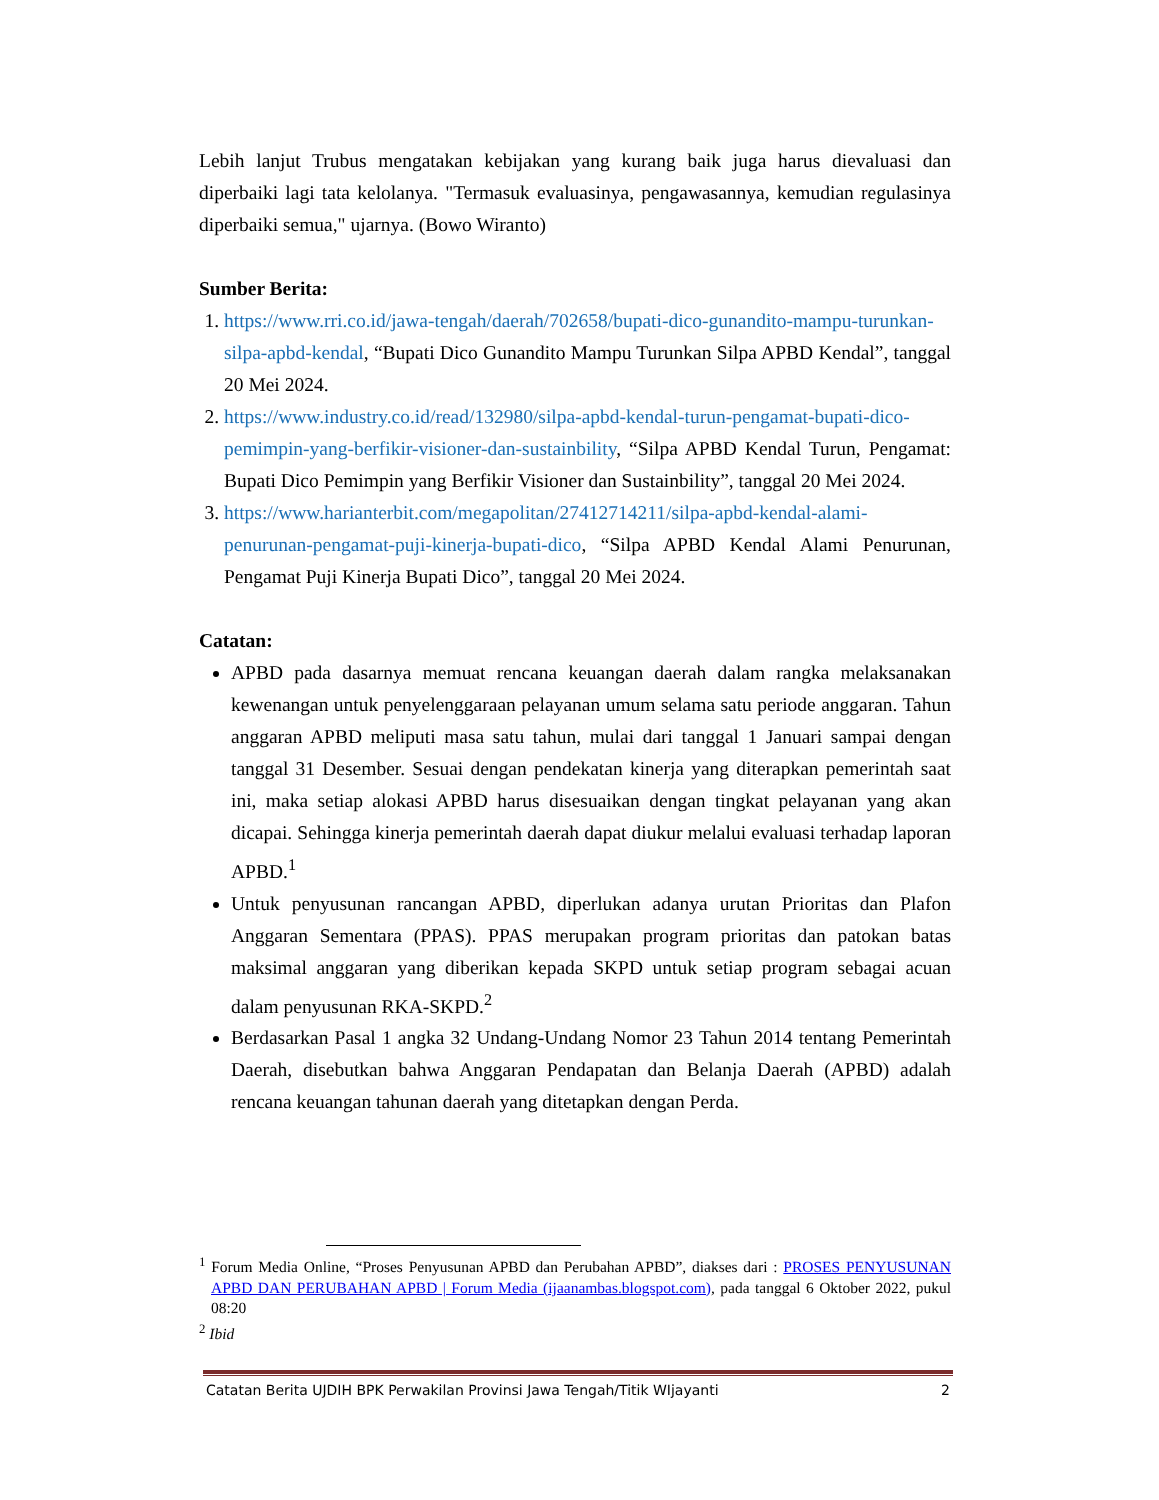Lebih lanjut Trubus mengatakan kebijakan yang kurang baik juga harus dievaluasi dan diperbaiki lagi tata kelolanya. "Termasuk evaluasinya, pengawasannya, kemudian regulasinya diperbaiki semua," ujarnya. (Bowo Wiranto)
Sumber Berita:
1. https://www.rri.co.id/jawa-tengah/daerah/702658/bupati-dico-gunandito-mampu-turunkan-silpa-apbd-kendal, “Bupati Dico Gunandito Mampu Turunkan Silpa APBD Kendal”, tanggal 20 Mei 2024.
2. https://www.industry.co.id/read/132980/silpa-apbd-kendal-turun-pengamat-bupati-dico-pemimpin-yang-berfikir-visioner-dan-sustainbility, “Silpa APBD Kendal Turun, Pengamat: Bupati Dico Pemimpin yang Berfikir Visioner dan Sustainbility”, tanggal 20 Mei 2024.
3. https://www.harianterbit.com/megapolitan/27412714211/silpa-apbd-kendal-alami-penurunan-pengamat-puji-kinerja-bupati-dico, “Silpa APBD Kendal Alami Penurunan, Pengamat Puji Kinerja Bupati Dico”, tanggal 20 Mei 2024.
Catatan:
APBD pada dasarnya memuat rencana keuangan daerah dalam rangka melaksanakan kewenangan untuk penyelenggaraan pelayanan umum selama satu periode anggaran. Tahun anggaran APBD meliputi masa satu tahun, mulai dari tanggal 1 Januari sampai dengan tanggal 31 Desember. Sesuai dengan pendekatan kinerja yang diterapkan pemerintah saat ini, maka setiap alokasi APBD harus disesuaikan dengan tingkat pelayanan yang akan dicapai. Sehingga kinerja pemerintah daerah dapat diukur melalui evaluasi terhadap laporan APBD.<sup>1</sup>
Untuk penyusunan rancangan APBD, diperlukan adanya urutan Prioritas dan Plafon Anggaran Sementara (PPAS). PPAS merupakan program prioritas dan patokan batas maksimal anggaran yang diberikan kepada SKPD untuk setiap program sebagai acuan dalam penyusunan RKA-SKPD.<sup>2</sup>
Berdasarkan Pasal 1 angka 32 Undang-Undang Nomor 23 Tahun 2014 tentang Pemerintah Daerah, disebutkan bahwa Anggaran Pendapatan dan Belanja Daerah (APBD) adalah rencana keuangan tahunan daerah yang ditetapkan dengan Perda.
<sup>1</sup> Forum Media Online, “Proses Penyusunan APBD dan Perubahan APBD”, diakses dari : PROSES PENYUSUNAN APBD DAN PERUBAHAN APBD | Forum Media (ijaanambas.blogspot.com), pada tanggal 6 Oktober 2022, pukul 08:20
<sup>2</sup> Ibid
Catatan Berita UJDIH BPK Perwakilan Provinsi Jawa Tengah/Titik WIjayanti 2